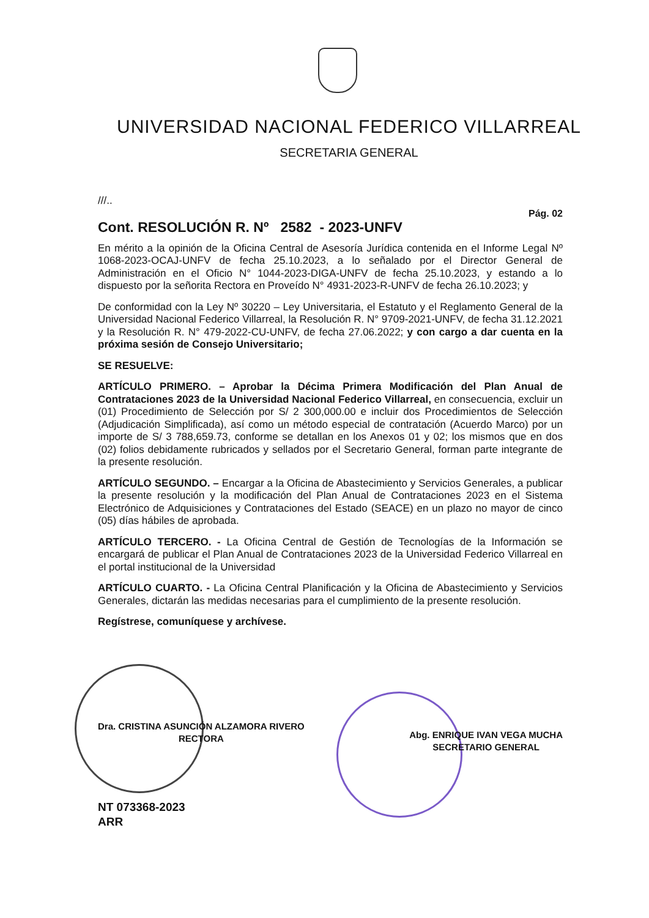UNIVERSIDAD NACIONAL FEDERICO VILLARREAL
SECRETARIA GENERAL
///..
Pág. 02
Cont. RESOLUCIÓN R. Nº 2582 - 2023-UNFV
En mérito a la opinión de la Oficina Central de Asesoría Jurídica contenida en el Informe Legal Nº 1068-2023-OCAJ-UNFV de fecha 25.10.2023, a lo señalado por el Director General de Administración en el Oficio N° 1044-2023-DIGA-UNFV de fecha 25.10.2023, y estando a lo dispuesto por la señorita Rectora en Proveído N° 4931-2023-R-UNFV de fecha 26.10.2023; y
De conformidad con la Ley Nº 30220 – Ley Universitaria, el Estatuto y el Reglamento General de la Universidad Nacional Federico Villarreal, la Resolución R. N° 9709-2021-UNFV, de fecha 31.12.2021 y la Resolución R. N° 479-2022-CU-UNFV, de fecha 27.06.2022; y con cargo a dar cuenta en la próxima sesión de Consejo Universitario;
SE RESUELVE:
ARTÍCULO PRIMERO. – Aprobar la Décima Primera Modificación del Plan Anual de Contrataciones 2023 de la Universidad Nacional Federico Villarreal, en consecuencia, excluir un (01) Procedimiento de Selección por S/ 2 300,000.00 e incluir dos Procedimientos de Selección (Adjudicación Simplificada), así como un método especial de contratación (Acuerdo Marco) por un importe de S/ 3 788,659.73, conforme se detallan en los Anexos 01 y 02; los mismos que en dos (02) folios debidamente rubricados y sellados por el Secretario General, forman parte integrante de la presente resolución.
ARTÍCULO SEGUNDO. – Encargar a la Oficina de Abastecimiento y Servicios Generales, a publicar la presente resolución y la modificación del Plan Anual de Contrataciones 2023 en el Sistema Electrónico de Adquisiciones y Contrataciones del Estado (SEACE) en un plazo no mayor de cinco (05) días hábiles de aprobada.
ARTÍCULO TERCERO. - La Oficina Central de Gestión de Tecnologías de la Información se encargará de publicar el Plan Anual de Contrataciones 2023 de la Universidad Federico Villarreal en el portal institucional de la Universidad
ARTÍCULO CUARTO. - La Oficina Central Planificación y la Oficina de Abastecimiento y Servicios Generales, dictarán las medidas necesarias para el cumplimiento de la presente resolución.
Regístrese, comuníquese y archívese.
Dra. CRISTINA ASUNCIÓN ALZAMORA RIVERO
RECTORA
Abg. ENRIQUE IVAN VEGA MUCHA
SECRETARIO GENERAL
NT 073368-2023
ARR